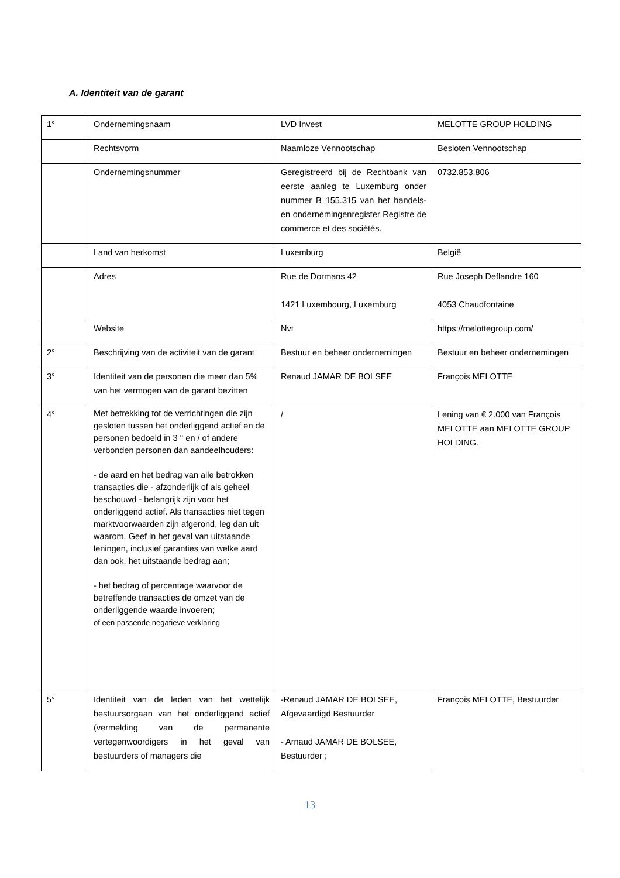A. Identiteit van de garant
| 1° | Ondernemingsnaam | LVD Invest | MELOTTE GROUP HOLDING |
| | Rechtsvorm | Naamloze Vennootschap | Besloten Vennootschap |
| | Ondernemingsnummer | Geregistreerd bij de Rechtbank van eerste aanleg te Luxemburg onder nummer B 155.315 van het handels- en ondernemingenregister Registre de commerce et des sociétés. | 0732.853.806 |
| | Land van herkomst | Luxemburg | België |
| | Adres | Rue de Dormans 42 1421 Luxembourg, Luxemburg | Rue Joseph Deflandre 160 4053 Chaudfontaine |
| | Website | Nvt | https://melottegroup.com/ |
| 2° | Beschrijving van de activiteit van de garant | Bestuur en beheer ondernemingen | Bestuur en beheer ondernemingen |
| 3° | Identiteit van de personen die meer dan 5% van het vermogen van de garant bezitten | Renaud JAMAR DE BOLSEE | François MELOTTE |
| 4° | Met betrekking tot de verrichtingen die zijn gesloten tussen het onderliggend actief en de personen bedoeld in 3 ° en / of andere verbonden personen dan aandeelhouders: - de aard en het bedrag van alle betrokken transacties die - afzonderlijk of als geheel beschouwd - belangrijk zijn voor het onderliggend actief. Als transacties niet tegen marktvoorwaarden zijn afgerond, leg dan uit waarom. Geef in het geval van uitstaande leningen, inclusief garanties van welke aard dan ook, het uitstaande bedrag aan; - het bedrag of percentage waarvoor de betreffende transacties de omzet van de onderliggende waarde invoeren; of een passende negatieve verklaring | / | Lening van € 2.000 van François MELOTTE aan MELOTTE GROUP HOLDING. |
| 5° | Identiteit van de leden van het wettelijk bestuursorgaan van het onderliggend actief (vermelding van de permanente vertegenwoordigers in het geval van bestuurders of managers die | -Renaud JAMAR DE BOLSEE, Afgevaardigd Bestuurder - Arnaud JAMAR DE BOLSEE, Bestuurder ; | François MELOTTE, Bestuurder |
13